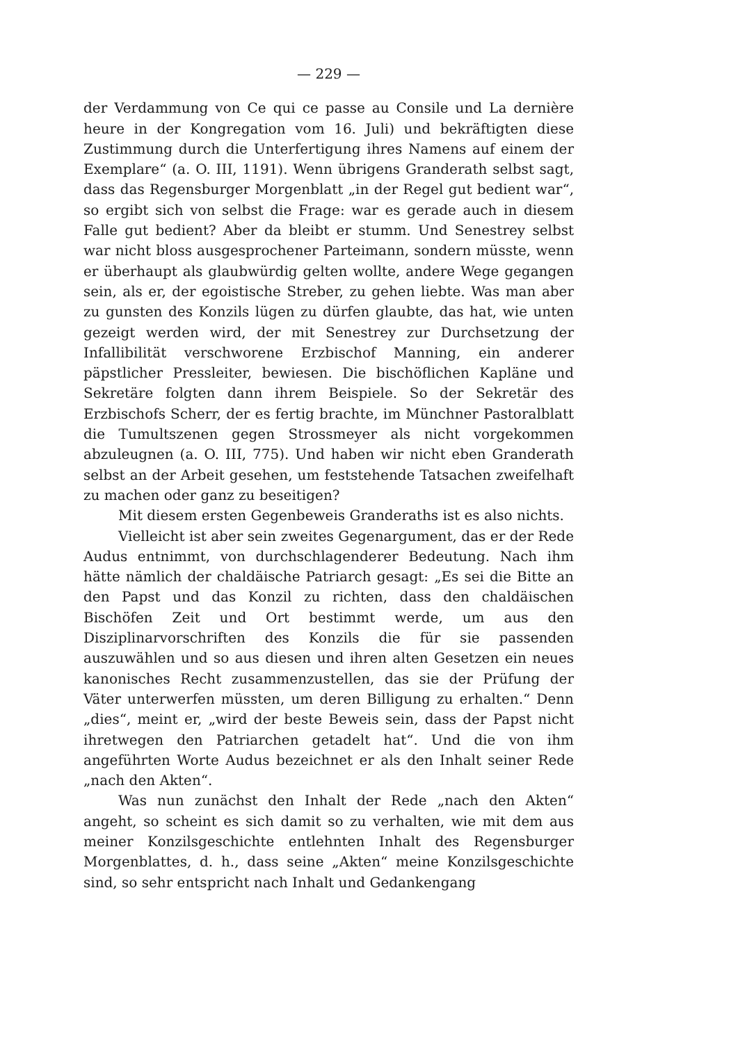— 229 —
der Verdammung von Ce qui ce passe au Consile und La dernière heure in der Kongregation vom 16. Juli) und bekräftigten diese Zustimmung durch die Unterfertigung ihres Namens auf einem der Exemplare“ (a. O. III, 1191). Wenn übrigens Granderath selbst sagt, dass das Regensburger Morgenblatt „in der Regel gut bedient war“, so ergibt sich von selbst die Frage: war es gerade auch in diesem Falle gut bedient? Aber da bleibt er stumm. Und Senestrey selbst war nicht bloss ausgesprochener Parteimann, sondern müsste, wenn er überhaupt als glaubwürdig gelten wollte, andere Wege gegangen sein, als er, der egoistische Streber, zu gehen liebte. Was man aber zu gunsten des Konzils lügen zu dürfen glaubte, das hat, wie unten gezeigt werden wird, der mit Senestrey zur Durchsetzung der Infallibilität verschworene Erzbischof Manning, ein anderer päpstlicher Pressleiter, bewiesen. Die bischöflichen Kapläne und Sekretäre folgten dann ihrem Beispiele. So der Sekretär des Erzbischofs Scherr, der es fertig brachte, im Münchner Pastoralblatt die Tumultszenen gegen Strossmeyer als nicht vorgekommen abzuleugnen (a. O. III, 775). Und haben wir nicht eben Granderath selbst an der Arbeit gesehen, um feststehende Tatsachen zweifelhaft zu machen oder ganz zu beseitigen?
Mit diesem ersten Gegenbeweis Granderaths ist es also nichts.
Vielleicht ist aber sein zweites Gegenargument, das er der Rede Audus entnimmt, von durchschlagenderer Bedeutung. Nach ihm hätte nämlich der chaldäische Patriarch gesagt: „Es sei die Bitte an den Papst und das Konzil zu richten, dass den chaldäischen Bischöfen Zeit und Ort bestimmt werde, um aus den Disziplinarvorschriften des Konzils die für sie passenden auszuwählen und so aus diesen und ihren alten Gesetzen ein neues kanonisches Recht zusammenzustellen, das sie der Prüfung der Väter unterwerfen müssten, um deren Billigung zu erhalten.“ Denn „dies“, meint er, „wird der beste Beweis sein, dass der Papst nicht ihretwegen den Patriarchen getadelt hat“. Und die von ihm angeführten Worte Audus bezeichnet er als den Inhalt seiner Rede „nach den Akten“.
Was nun zunächst den Inhalt der Rede „nach den Akten“ angeht, so scheint es sich damit so zu verhalten, wie mit dem aus meiner Konzilsgeschichte entlehnten Inhalt des Regensburger Morgenblattes, d. h., dass seine „Akten“ meine Konzilsgeschichte sind, so sehr entspricht nach Inhalt und Gedankengang